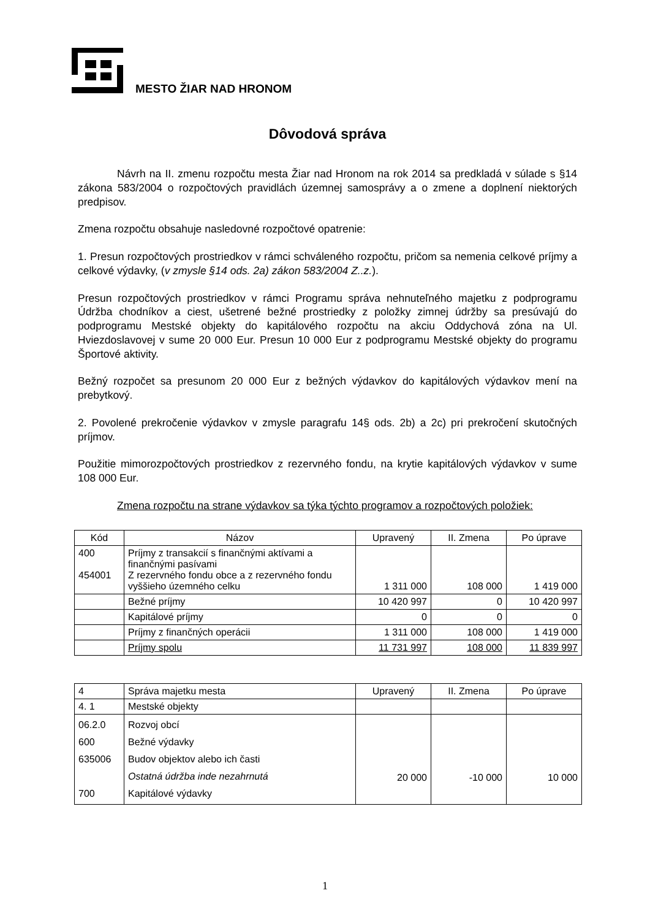MESTO ŽIAR NAD HRONOM
Dôvodová správa
Návrh na II. zmenu rozpočtu mesta Žiar nad Hronom na rok 2014 sa predkladá v súlade s §14 zákona 583/2004 o rozpočtových pravidlách územnej samosprávy a o zmene a doplnení niektorých predpisov.
Zmena rozpočtu obsahuje nasledovné rozpočtové opatrenie:
1. Presun rozpočtových prostriedkov v rámci schváleného rozpočtu, pričom sa nemenia celkové príjmy a celkové výdavky, (v zmysle §14 ods. 2a) zákon 583/2004 Z..z.).
Presun rozpočtových prostriedkov v rámci Programu správa nehnuteľného majetku z podprogramu Údržba chodníkov a ciest, ušetrené bežné prostriedky z položky zimnej údržby sa presúvajú do podprogramu Mestské objekty do kapitálového rozpočtu na akciu Oddychová zóna na Ul. Hviezdoslavovej v sume 20 000 Eur. Presun 10 000 Eur z podprogramu Mestské objekty do programu Športové aktivity.
Bežný rozpočet sa presunom 20 000 Eur z bežných výdavkov do kapitálových výdavkov mení na prebytkový.
2. Povolené prekročenie výdavkov v zmysle paragrafu 14§ ods. 2b) a 2c) pri prekročení skutočných príjmov.
Použitie mimorozpočtových prostriedkov z rezervného fondu, na krytie kapitálových výdavkov v sume 108 000 Eur.
Zmena rozpočtu na strane výdavkov sa týka týchto programov a rozpočtových položiek:
| Kód | Názov | Upravený | II. Zmena | Po úprave |
| --- | --- | --- | --- | --- |
| 400 454001 | Príjmy z transakcií s finančnými aktívami a finančnými pasívami Z rezervného fondu obce a z rezervného fondu vyššieho územného celku | 1 311 000 | 108 000 | 1 419 000 |
| | Bežné príjmy | 10 420 997 | 0 | 10 420 997 |
| | Kapitálové príjmy | 0 | 0 | 0 |
| | Príjmy z finančných operácii | 1 311 000 | 108 000 | 1 419 000 |
| | Príjmy spolu | 11 731 997 | 108 000 | 11 839 997 |
| 4 | Správa majetku mesta | Upravený | II. Zmena | Po úprave |
| 4. 1 | Mestské objekty | | | |
| 06.2.0 600 635006 700 | Rozvoj obcí Bežné výdavky Budov objektov alebo ich časti Ostatná údržba inde nezahrnutá Kapitálové výdavky | 20 000 | -10 000 | 10 000 |
1